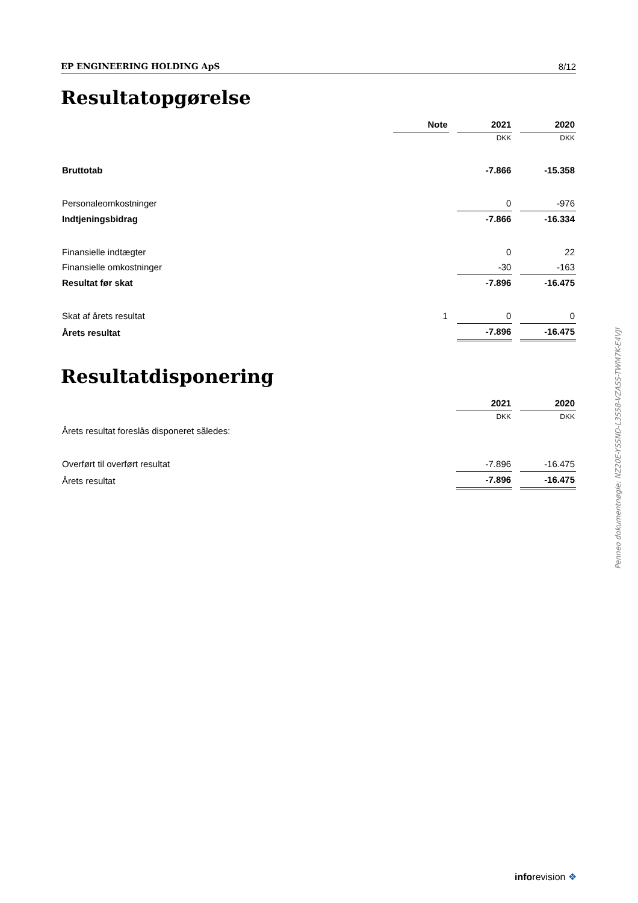EP ENGINEERING HOLDING ApS 8/12
Resultatopgørelse
| | Note | 2021 | 2020 |
| | | DKK | DKK |
| Bruttotab | | -7.866 | -15.358 |
| Personaleomkostninger | | 0 | -976 |
| Indtjeningsbidrag | | -7.866 | -16.334 |
| Finansielle indtægter | | 0 | 22 |
| Finansielle omkostninger | | -30 | -163 |
| Resultat før skat | | -7.896 | -16.475 |
| Skat af årets resultat | 1 | 0 | 0 |
| Årets resultat | | -7.896 | -16.475 |
Resultatdisponering
| | 2021 | 2020 |
| | DKK | DKK |
| Årets resultat foreslås disponeret således: | | |
| Overført til overført resultat | -7.896 | -16.475 |
| Årets resultat | -7.896 | -16.475 |
Penneo dokumentnøgle: NZ20E-YSSND-L3S58-VZASS-TWM7K-E4VJI
inforevision ❖